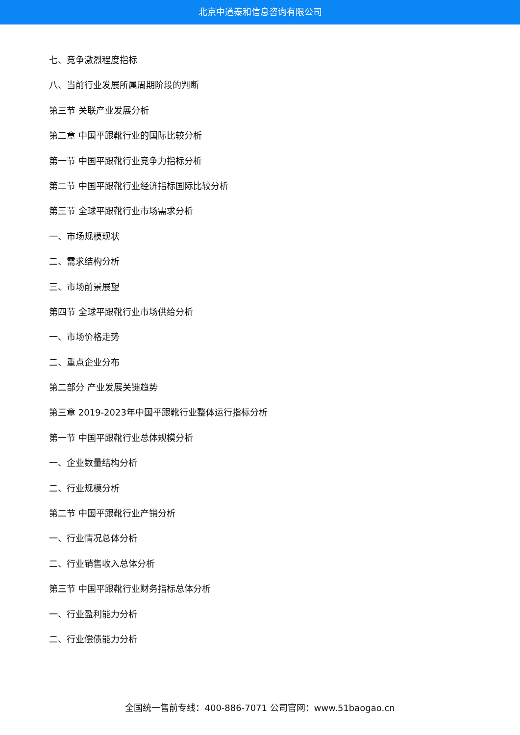北京中道泰和信息咨询有限公司
七、竞争激烈程度指标
八、当前行业发展所属周期阶段的判断
第三节 关联产业发展分析
第二章 中国平跟靴行业的国际比较分析
第一节 中国平跟靴行业竞争力指标分析
第二节 中国平跟靴行业经济指标国际比较分析
第三节 全球平跟靴行业市场需求分析
一、市场规模现状
二、需求结构分析
三、市场前景展望
第四节 全球平跟靴行业市场供给分析
一、市场价格走势
二、重点企业分布
第二部分 产业发展关键趋势
第三章 2019-2023年中国平跟靴行业整体运行指标分析
第一节 中国平跟靴行业总体规模分析
一、企业数量结构分析
二、行业规模分析
第二节 中国平跟靴行业产销分析
一、行业情况总体分析
二、行业销售收入总体分析
第三节 中国平跟靴行业财务指标总体分析
一、行业盈利能力分析
二、行业偿债能力分析
全国统一售前专线：400-886-7071 公司官网：www.51baogao.cn